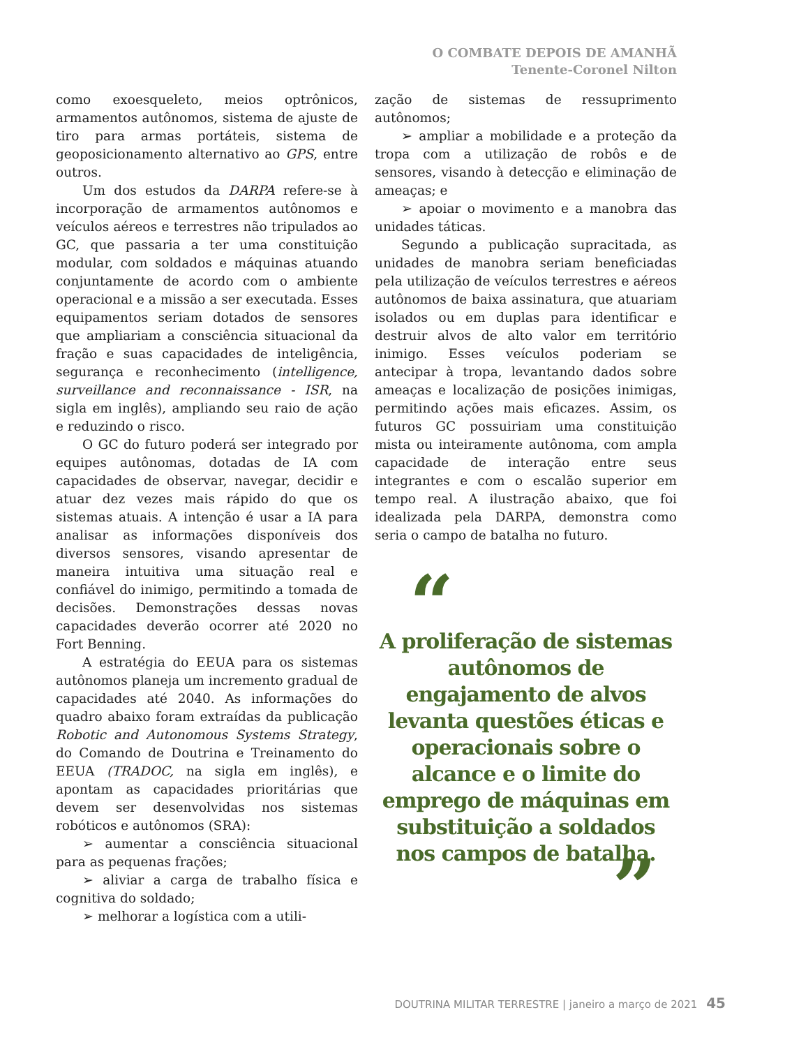O COMBATE DEPOIS DE AMANHÃ
Tenente-Coronel Nilton
como exoesqueleto, meios optrônicos, armamentos autônomos, sistema de ajuste de tiro para armas portáteis, sistema de geoposicionamento alternativo ao GPS, entre outros.
Um dos estudos da DARPA refere-se à incorporação de armamentos autônomos e veículos aéreos e terrestres não tripulados ao GC, que passaria a ter uma constituição modular, com soldados e máquinas atuando conjuntamente de acordo com o ambiente operacional e a missão a ser executada. Esses equipamentos seriam dotados de sensores que ampliariam a consciência situacional da fração e suas capacidades de inteligência, segurança e reconhecimento (intelligence, surveillance and reconnaissance - ISR, na sigla em inglês), ampliando seu raio de ação e reduzindo o risco.
O GC do futuro poderá ser integrado por equipes autônomas, dotadas de IA com capacidades de observar, navegar, decidir e atuar dez vezes mais rápido do que os sistemas atuais. A intenção é usar a IA para analisar as informações disponíveis dos diversos sensores, visando apresentar de maneira intuitiva uma situação real e confiável do inimigo, permitindo a tomada de decisões. Demonstrações dessas novas capacidades deverão ocorrer até 2020 no Fort Benning.
A estratégia do EEUA para os sistemas autônomos planeja um incremento gradual de capacidades até 2040. As informações do quadro abaixo foram extraídas da publicação Robotic and Autonomous Systems Strategy, do Comando de Doutrina e Treinamento do EEUA (TRADOC, na sigla em inglês), e apontam as capacidades prioritárias que devem ser desenvolvidas nos sistemas robóticos e autônomos (SRA):
➢ aumentar a consciência situacional para as pequenas frações;
➢ aliviar a carga de trabalho física e cognitiva do soldado;
➢ melhorar a logística com a utili-
zação de sistemas de ressuprimento autônomos;
➢ ampliar a mobilidade e a proteção da tropa com a utilização de robôs e de sensores, visando à detecção e eliminação de ameaças; e
➢ apoiar o movimento e a manobra das unidades táticas.
Segundo a publicação supracitada, as unidades de manobra seriam beneficiadas pela utilização de veículos terrestres e aéreos autônomos de baixa assinatura, que atuariam isolados ou em duplas para identificar e destruir alvos de alto valor em território inimigo. Esses veículos poderiam se antecipar à tropa, levantando dados sobre ameaças e localização de posições inimigas, permitindo ações mais eficazes. Assim, os futuros GC possuiriam uma constituição mista ou inteiramente autônoma, com ampla capacidade de interação entre seus integrantes e com o escalão superior em tempo real. A ilustração abaixo, que foi idealizada pela DARPA, demonstra como seria o campo de batalha no futuro.
“A proliferação de sistemas autônomos de engajamento de alvos levanta questões éticas e operacionais sobre o alcance e o limite do emprego de máquinas em substituição a soldados nos campos de batalha.”
DOUTRINA MILITAR TERRESTRE | janeiro a março de 2021 45